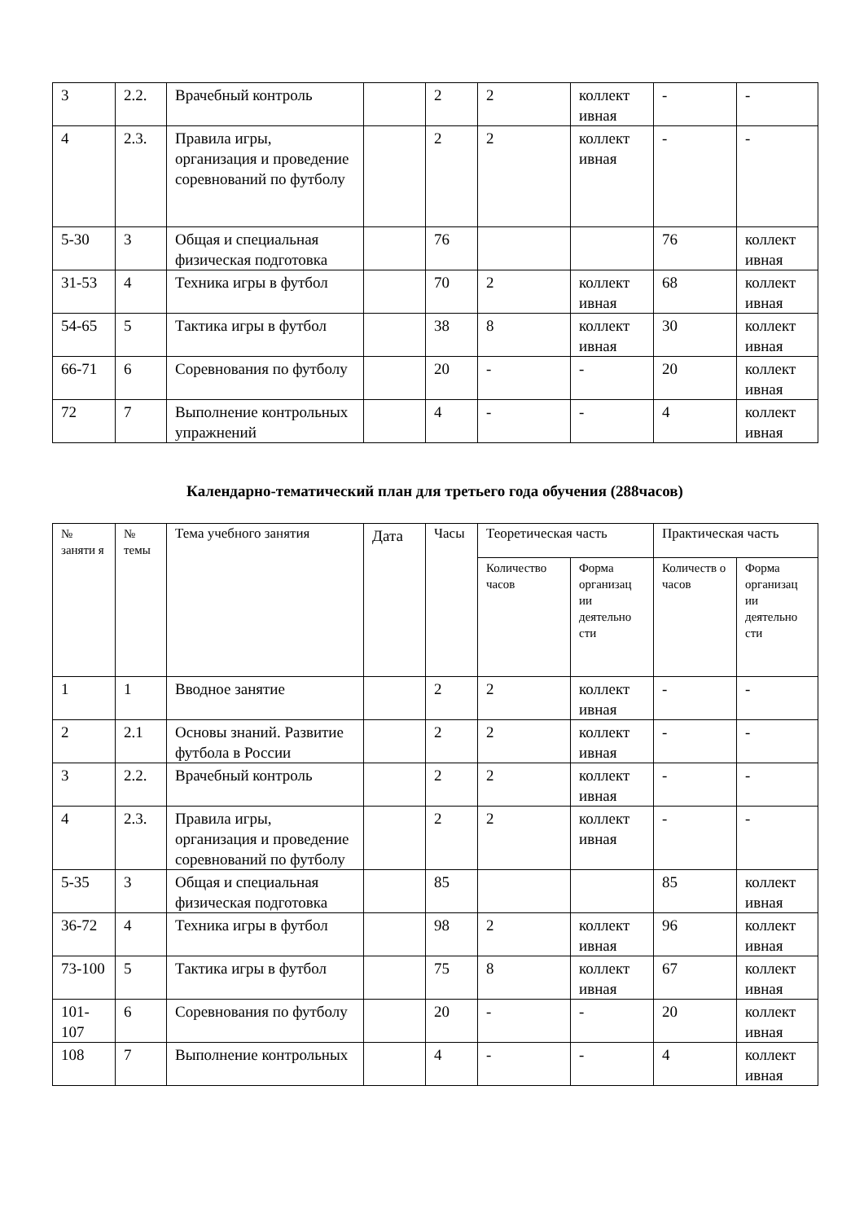| 3 | 2.2. | Врачебный контроль | | 2 | 2 | коллект ивная | - | - |
| 4 | 2.3. | Правила игры, организация и проведение соревнований по футболу | | 2 | 2 | коллект ивная | - | - |
| 5-30 | 3 | Общая и специальная физическая подготовка | | 76 | | | 76 | коллект ивная |
| 31-53 | 4 | Техника игры в футбол | | 70 | 2 | коллект ивная | 68 | коллект ивная |
| 54-65 | 5 | Тактика игры в футбол | | 38 | 8 | коллект ивная | 30 | коллект ивная |
| 66-71 | 6 | Соревнования по футболу | | 20 | - | - | 20 | коллект ивная |
| 72 | 7 | Выполнение контрольных упражнений | | 4 | - | - | 4 | коллект ивная |
Календарно-тематический план для третьего года обучения (288часов)
| № заняти я | № темы | Тема учебного занятия | Дата | Часы | Теоретическая часть | | Практическая часть | |
| --- | --- | --- | --- | --- | --- | --- | --- | --- |
| | | | | | Количество часов | Форма организац ии деятельно сти | Количеств о часов | Форма организац ии деятельно сти |
| 1 | 1 | Вводное занятие | | 2 | 2 | коллект ивная | - | - |
| 2 | 2.1 | Основы знаний. Развитие футбола в России | | 2 | 2 | коллект ивная | - | - |
| 3 | 2.2. | Врачебный контроль | | 2 | 2 | коллект ивная | - | - |
| 4 | 2.3. | Правила игры, организация и проведение соревнований по футболу | | 2 | 2 | коллект ивная | - | - |
| 5-35 | 3 | Общая и специальная физическая подготовка | | 85 | | | 85 | коллект ивная |
| 36-72 | 4 | Техника игры в футбол | | 98 | 2 | коллект ивная | 96 | коллект ивная |
| 73-100 | 5 | Тактика игры в футбол | | 75 | 8 | коллект ивная | 67 | коллект ивная |
| 101-107 | 6 | Соревнования по футболу | | 20 | - | - | 20 | коллект ивная |
| 108 | 7 | Выполнение контрольных | | 4 | - | - | 4 | коллект ивная |